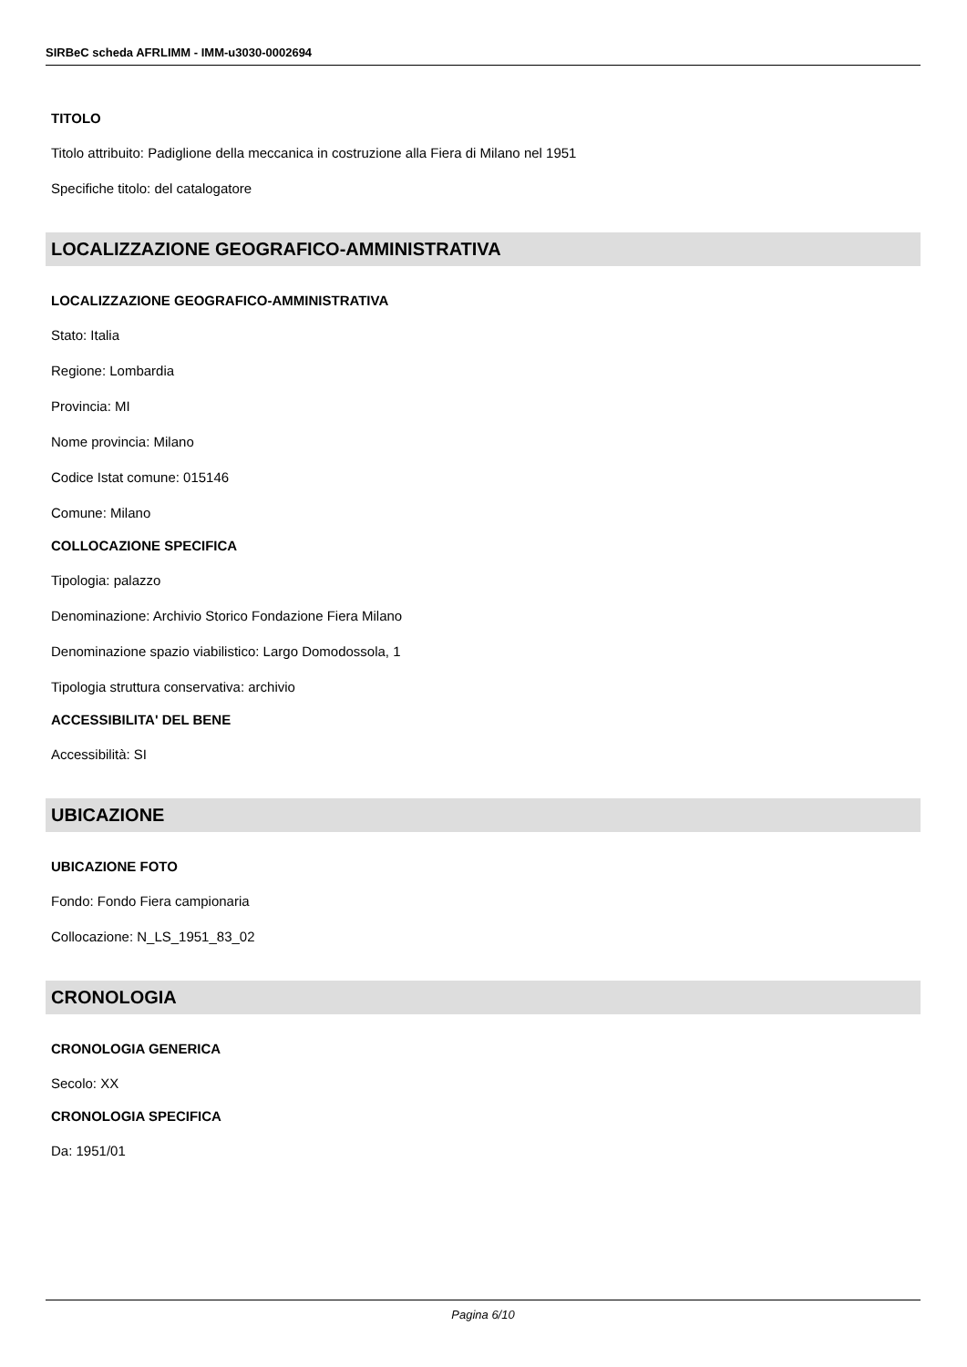SIRBeC scheda AFRLIMM - IMM-u3030-0002694
TITOLO
Titolo attribuito: Padiglione della meccanica in costruzione alla Fiera di Milano nel 1951
Specifiche titolo: del catalogatore
LOCALIZZAZIONE GEOGRAFICO-AMMINISTRATIVA
LOCALIZZAZIONE GEOGRAFICO-AMMINISTRATIVA
Stato: Italia
Regione: Lombardia
Provincia: MI
Nome provincia: Milano
Codice Istat comune: 015146
Comune: Milano
COLLOCAZIONE SPECIFICA
Tipologia: palazzo
Denominazione: Archivio Storico Fondazione Fiera Milano
Denominazione spazio viabilistico: Largo Domodossola, 1
Tipologia struttura conservativa: archivio
ACCESSIBILITA' DEL BENE
Accessibilità: SI
UBICAZIONE
UBICAZIONE FOTO
Fondo: Fondo Fiera campionaria
Collocazione: N_LS_1951_83_02
CRONOLOGIA
CRONOLOGIA GENERICA
Secolo: XX
CRONOLOGIA SPECIFICA
Da: 1951/01
Pagina 6/10